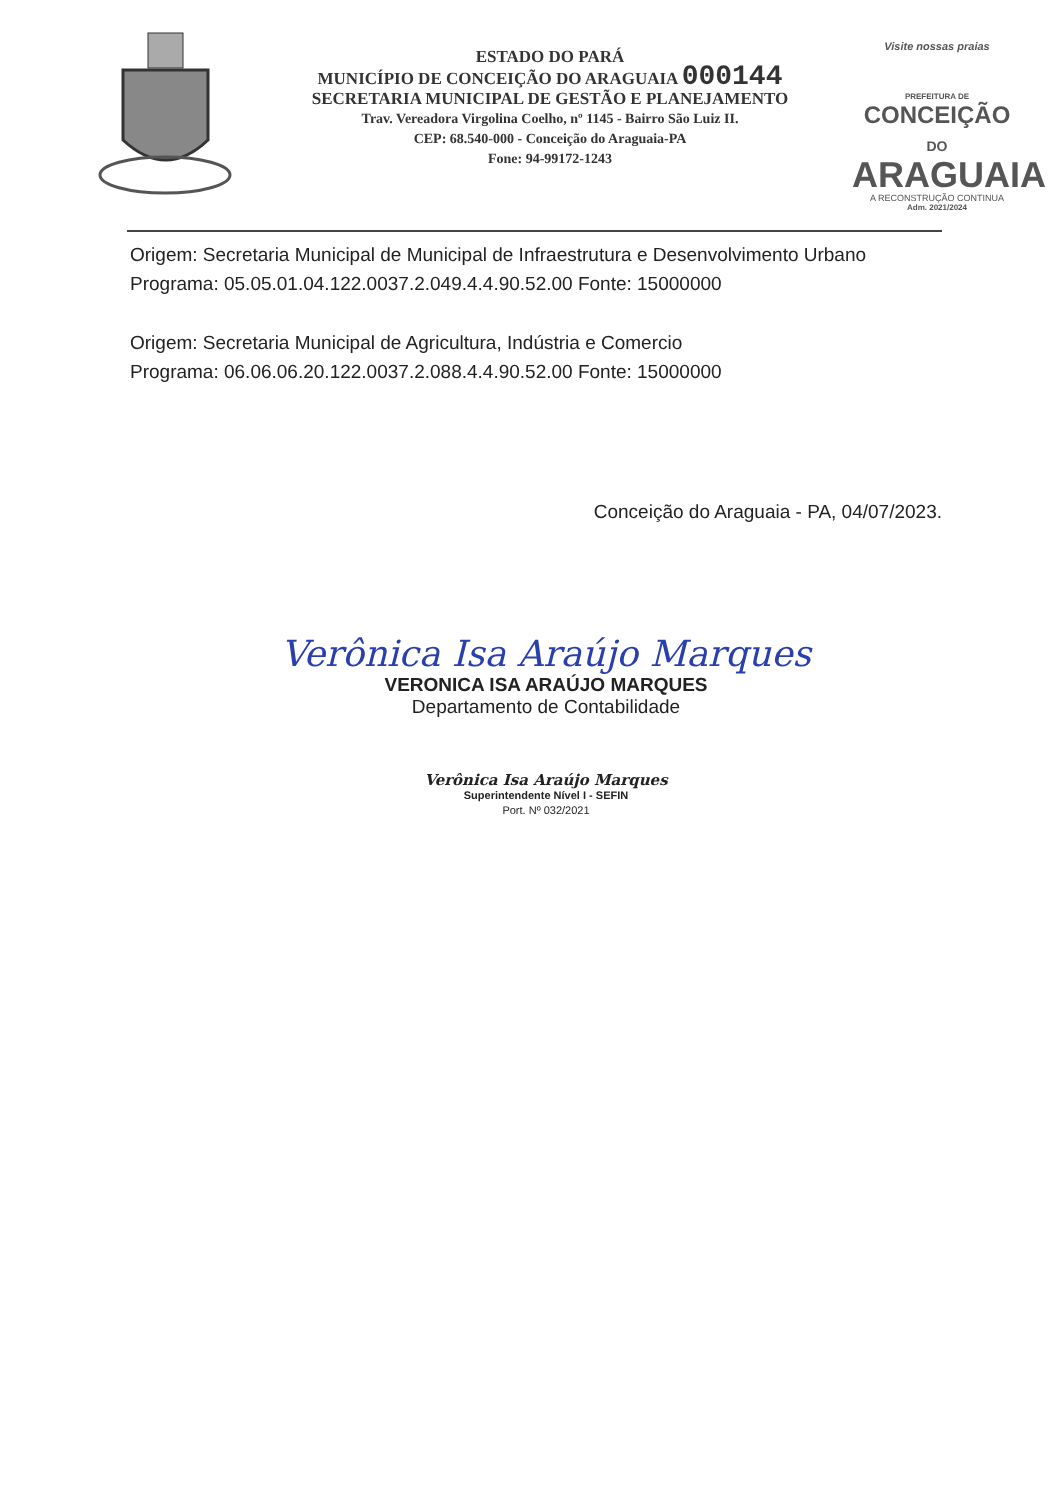ESTADO DO PARÁ
MUNICÍPIO DE CONCEIÇÃO DO ARAGUAIA 000144
SECRETARIA MUNICIPAL DE GESTÃO E PLANEJAMENTO
Trav. Vereadora Virgolina Coelho, nº 1145 - Bairro São Luiz II.
CEP: 68.540-000 - Conceição do Araguaia-PA
Fone: 94-99172-1243
Visite nossas praias
PREFEITURA DE
CONCEIÇÃO DO
ARAGUAIA
A RECONSTRUÇÃO CONTINUA
Adm. 2021/2024
Origem: Secretaria Municipal de Municipal de Infraestrutura e Desenvolvimento Urbano
Programa: 05.05.01.04.122.0037.2.049.4.4.90.52.00 Fonte: 15000000
Origem: Secretaria Municipal de Agricultura, Indústria e Comercio
Programa: 06.06.06.20.122.0037.2.088.4.4.90.52.00 Fonte: 15000000
Conceição do Araguaia - PA, 04/07/2023.
Verônica Isa Araújo Marques
VERONICA ISA ARAÚJO MARQUES
Departamento de Contabilidade
Verônica Isa Araújo Marques
Superintendente Nível I - SEFIN
Port. Nº 032/2021